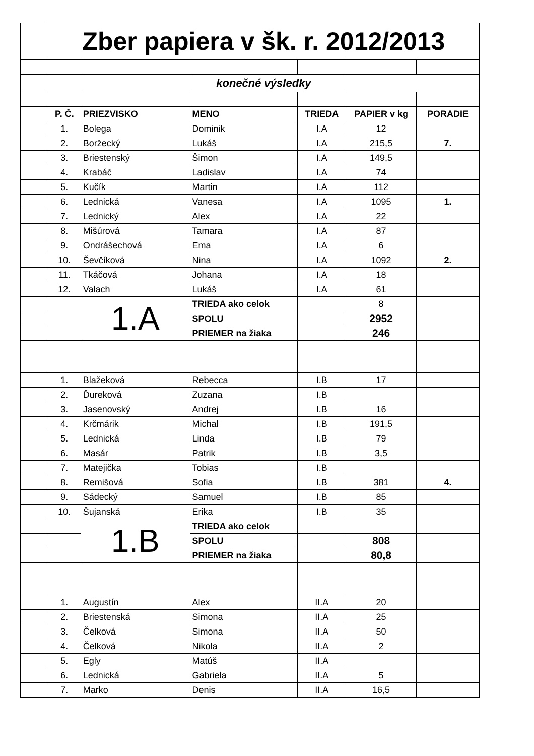| | Zber papiera v šk. r. 2012/2013 | | | | | |
| | konečné výsledky | | | | | |
| | P. Č. | PRIEZVISKO | MENO | TRIEDA | PAPIER v kg | PORADIE |
| | 1. | Bolega | Dominik | I.A | 12 | |
| | 2. | Boržecký | Lukáš | I.A | 215,5 | 7. |
| | 3. | Briestenský | Šimon | I.A | 149,5 | |
| | 4. | Krabáč | Ladislav | I.A | 74 | |
| | 5. | Kučík | Martin | I.A | 112 | |
| | 6. | Lednická | Vanesa | I.A | 1095 | 1. |
| | 7. | Lednický | Alex | I.A | 22 | |
| | 8. | Mišúrová | Tamara | I.A | 87 | |
| | 9. | Ondrášechová | Ema | I.A | 6 | |
| | 10. | Ševčíková | Nina | I.A | 1092 | 2. |
| | 11. | Tkáčová | Johana | I.A | 18 | |
| | 12. | Valach | Lukáš | I.A | 61 | |
| | | 1.A | TRIEDA ako celok | | 8 | |
| | | | SPOLU | | 2952 | |
| | | | PRIEMER na žiaka | | 246 | |
| | 1. | Blažeková | Rebecca | I.B | 17 | |
| | 2. | Ďureková | Zuzana | I.B | | |
| | 3. | Jasenovský | Andrej | I.B | 16 | |
| | 4. | Krčmárik | Michal | I.B | 191,5 | |
| | 5. | Lednická | Linda | I.B | 79 | |
| | 6. | Masár | Patrik | I.B | 3,5 | |
| | 7. | Matejička | Tobias | I.B | | |
| | 8. | Remišová | Sofia | I.B | 381 | 4. |
| | 9. | Sádecký | Samuel | I.B | 85 | |
| | 10. | Šujanská | Erika | I.B | 35 | |
| | | 1.B | TRIEDA ako celok | | | |
| | | | SPOLU | | 808 | |
| | | | PRIEMER na žiaka | | 80,8 | |
| | 1. | Augustín | Alex | II.A | 20 | |
| | 2. | Briestenská | Simona | II.A | 25 | |
| | 3. | Čelková | Simona | II.A | 50 | |
| | 4. | Čelková | Nikola | II.A | 2 | |
| | 5. | Egly | Matúš | II.A | | |
| | 6. | Lednická | Gabriela | II.A | 5 | |
| | 7. | Marko | Denis | II.A | 16,5 | |